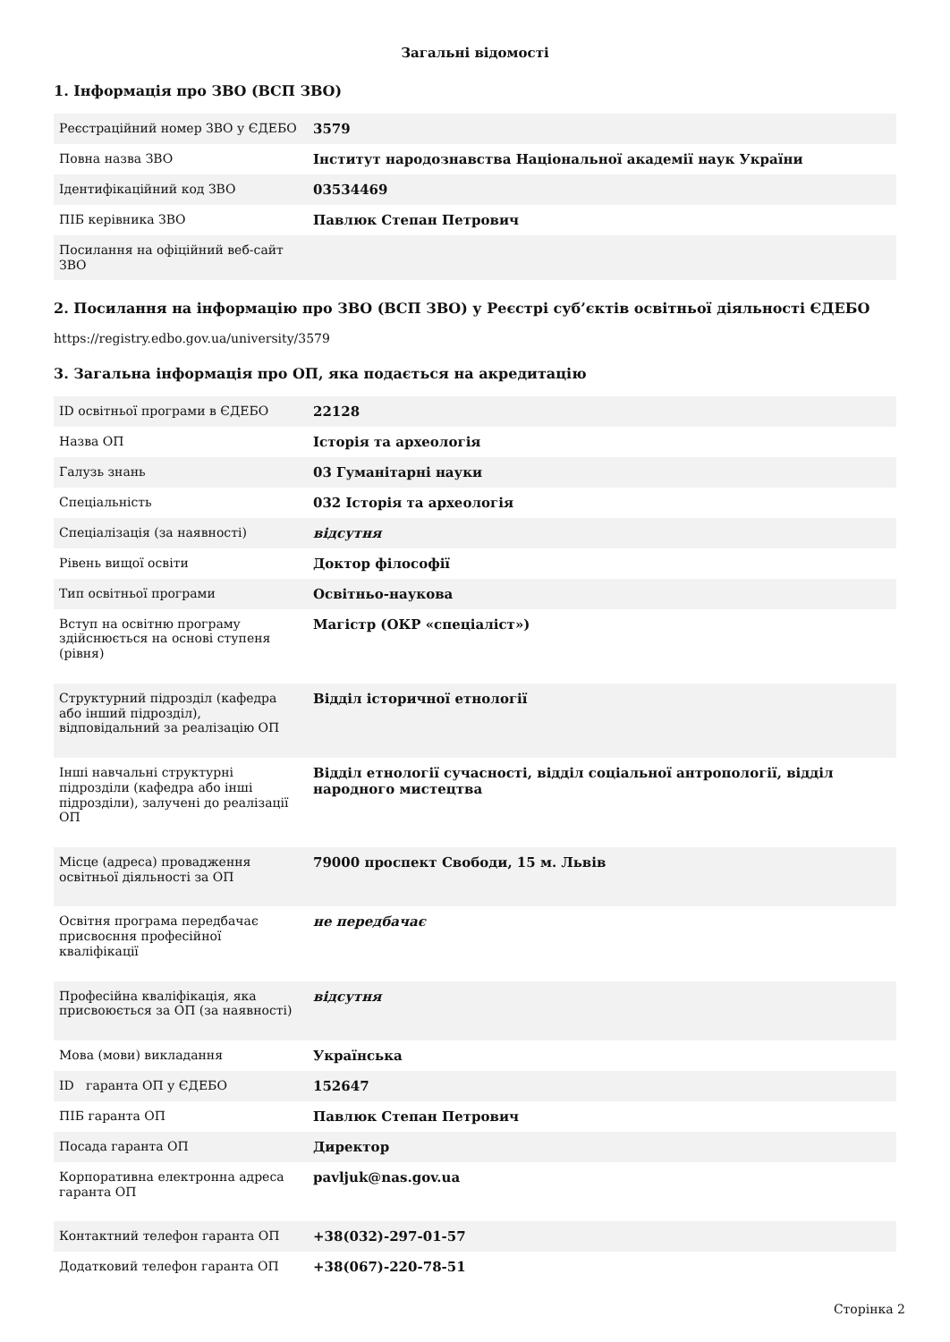Загальні відомості
1. Інформація про ЗВО (ВСП ЗВО)
| Реєстраційний номер ЗВО у ЄДЕБО | 3579 |
| Повна назва ЗВО | Інститут народознавства Національної академії наук України |
| Ідентифікаційний код ЗВО | 03534469 |
| ПІБ керівника ЗВО | Павлюк Степан Петрович |
| Посилання на офіційний веб-сайт ЗВО | |
2. Посилання на інформацію про ЗВО (ВСП ЗВО) у Реєстрі суб’єктів освітньої діяльності ЄДЕБО
https://registry.edbo.gov.ua/university/3579
3. Загальна інформація про ОП, яка подається на акредитацію
| ID освітньої програми в ЄДЕБО | 22128 |
| Назва ОП | Історія та археологія |
| Галузь знань | 03 Гуманітарні науки |
| Спеціальність | 032 Історія та археологія |
| Спеціалізація (за наявності) | відсутня |
| Рівень вищої освіти | Доктор філософії |
| Тип освітньої програми | Освітньо-наукова |
| Вступ на освітню програму здійснюється на основі ступеня (рівня) | Магістр (ОКР «спеціаліст») |
| Структурний підрозділ (кафедра або інший підрозділ), відповідальний за реалізацію ОП | Відділ історичної етнології |
| Інші навчальні структурні підрозділи (кафедра або інші підрозділи), залучені до реалізації ОП | Відділ етнології сучасності, відділ соціальної антропології, відділ народного мистецтва |
| Місце (адреса) провадження освітньої діяльності за ОП | 79000 проспект Свободи, 15 м. Львів |
| Освітня програма передбачає присвоєння професійної кваліфікації | не передбачає |
| Професійна кваліфікація, яка присвоюється за ОП (за наявності) | відсутня |
| Мова (мови) викладання | Українська |
| ID гаранта ОП у ЄДЕБО | 152647 |
| ПІБ гаранта ОП | Павлюк Степан Петрович |
| Посада гаранта ОП | Директор |
| Корпоративна електронна адреса гаранта ОП | pavljuk@nas.gov.ua |
| Контактний телефон гаранта ОП | +38(032)-297-01-57 |
| Додатковий телефон гаранта ОП | +38(067)-220-78-51 |
Сторінка 2